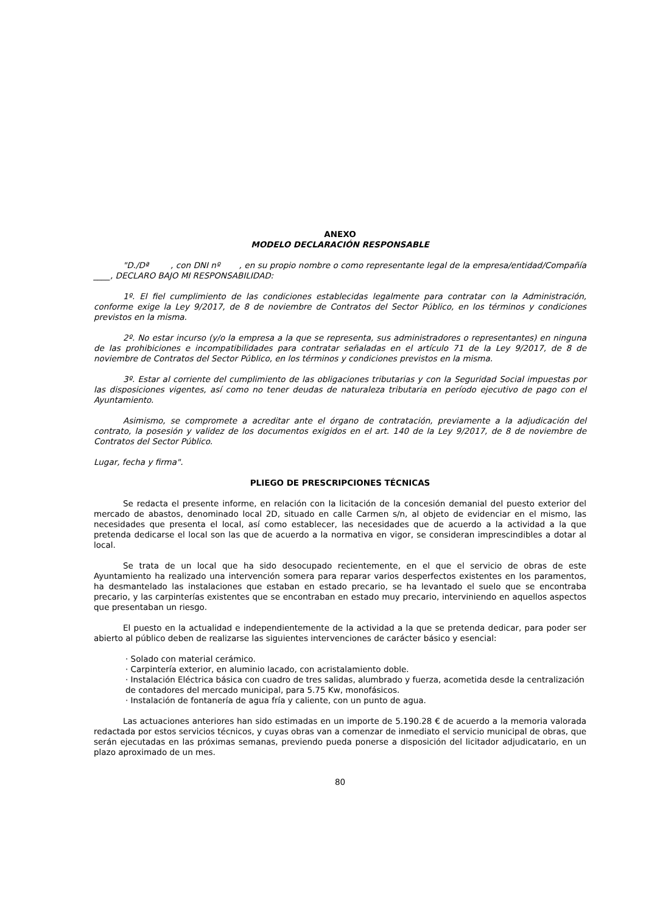ANEXO
MODELO DECLARACIÓN RESPONSABLE
"D./Dª , con DNI nº , en su propio nombre o como representante legal de la empresa/entidad/Compañía ____, DECLARO BAJO MI RESPONSABILIDAD:
1º. El fiel cumplimiento de las condiciones establecidas legalmente para contratar con la Administración, conforme exige la Ley 9/2017, de 8 de noviembre de Contratos del Sector Público, en los términos y condiciones previstos en la misma.
2º. No estar incurso (y/o la empresa a la que se representa, sus administradores o representantes) en ninguna de las prohibiciones e incompatibilidades para contratar señaladas en el artículo 71 de la Ley 9/2017, de 8 de noviembre de Contratos del Sector Público, en los términos y condiciones previstos en la misma.
3º. Estar al corriente del cumplimiento de las obligaciones tributarias y con la Seguridad Social impuestas por las disposiciones vigentes, así como no tener deudas de naturaleza tributaria en período ejecutivo de pago con el Ayuntamiento.
Asimismo, se compromete a acreditar ante el órgano de contratación, previamente a la adjudicación del contrato, la posesión y validez de los documentos exigidos en el art. 140 de la Ley 9/2017, de 8 de noviembre de Contratos del Sector Público.
Lugar, fecha y firma".
PLIEGO DE PRESCRIPCIONES TÉCNICAS
Se redacta el presente informe, en relación con la licitación de la concesión demanial del puesto exterior del mercado de abastos, denominado local 2D, situado en calle Carmen s/n, al objeto de evidenciar en el mismo, las necesidades que presenta el local, así como establecer, las necesidades que de acuerdo a la actividad a la que pretenda dedicarse el local son las que de acuerdo a la normativa en vigor, se consideran imprescindibles a dotar al local.
Se trata de un local que ha sido desocupado recientemente, en el que el servicio de obras de este Ayuntamiento ha realizado una intervención somera para reparar varios desperfectos existentes en los paramentos, ha desmantelado las instalaciones que estaban en estado precario, se ha levantado el suelo que se encontraba precario, y las carpinterías existentes que se encontraban en estado muy precario, interviniendo en aquellos aspectos que presentaban un riesgo.
El puesto en la actualidad e independientemente de la actividad a la que se pretenda dedicar, para poder ser abierto al público deben de realizarse las siguientes intervenciones de carácter básico y esencial:
· Solado con material cerámico.
· Carpintería exterior, en aluminio lacado, con acristalamiento doble.
· Instalación Eléctrica básica con cuadro de tres salidas, alumbrado y fuerza, acometida desde la centralización de contadores del mercado municipal, para 5.75 Kw, monofásicos.
· Instalación de fontanería de agua fría y caliente, con un punto de agua.
Las actuaciones anteriores han sido estimadas en un importe de 5.190.28 € de acuerdo a la memoria valorada redactada por estos servicios técnicos, y cuyas obras van a comenzar de inmediato el servicio municipal de obras, que serán ejecutadas en las próximas semanas, previendo pueda ponerse a disposición del licitador adjudicatario, en un plazo aproximado de un mes.
80